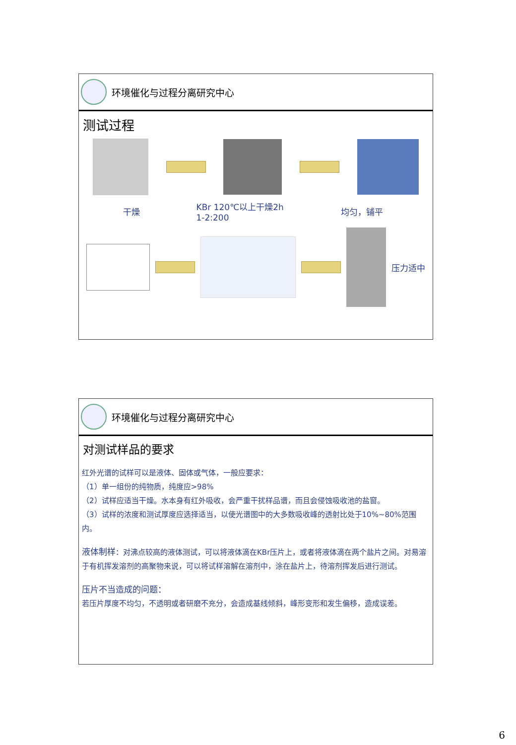环境催化与过程分离研究中心
测试过程
干燥
KBr 120℃以上干燥2h
1-2:200
均匀，铺平
压力适中
环境催化与过程分离研究中心
对测试样品的要求
红外光谱的试样可以是液体、固体或气体，一般应要求：
（1）单一组份的纯物质，纯度应>98%
（2）试样应适当干燥。水本身有红外吸收，会严重干扰样品谱，而且会侵蚀吸收池的盐窗。
（3）试样的浓度和测试厚度应选择适当，以使光谱图中的大多数吸收峰的透射比处于10%~80%范围内。
液体制样：对沸点较高的液体测试，可以将液体滴在KBr压片上，或者将液体滴在两个盐片之间。对易溶于有机挥发溶剂的高聚物来说，可以将试样溶解在溶剂中，涂在盐片上，待溶剂挥发后进行测试。
压片不当造成的问题：
若压片厚度不均匀，不透明或者研磨不充分，会造成基线倾斜，峰形变形和发生偏移，造成误差。
6